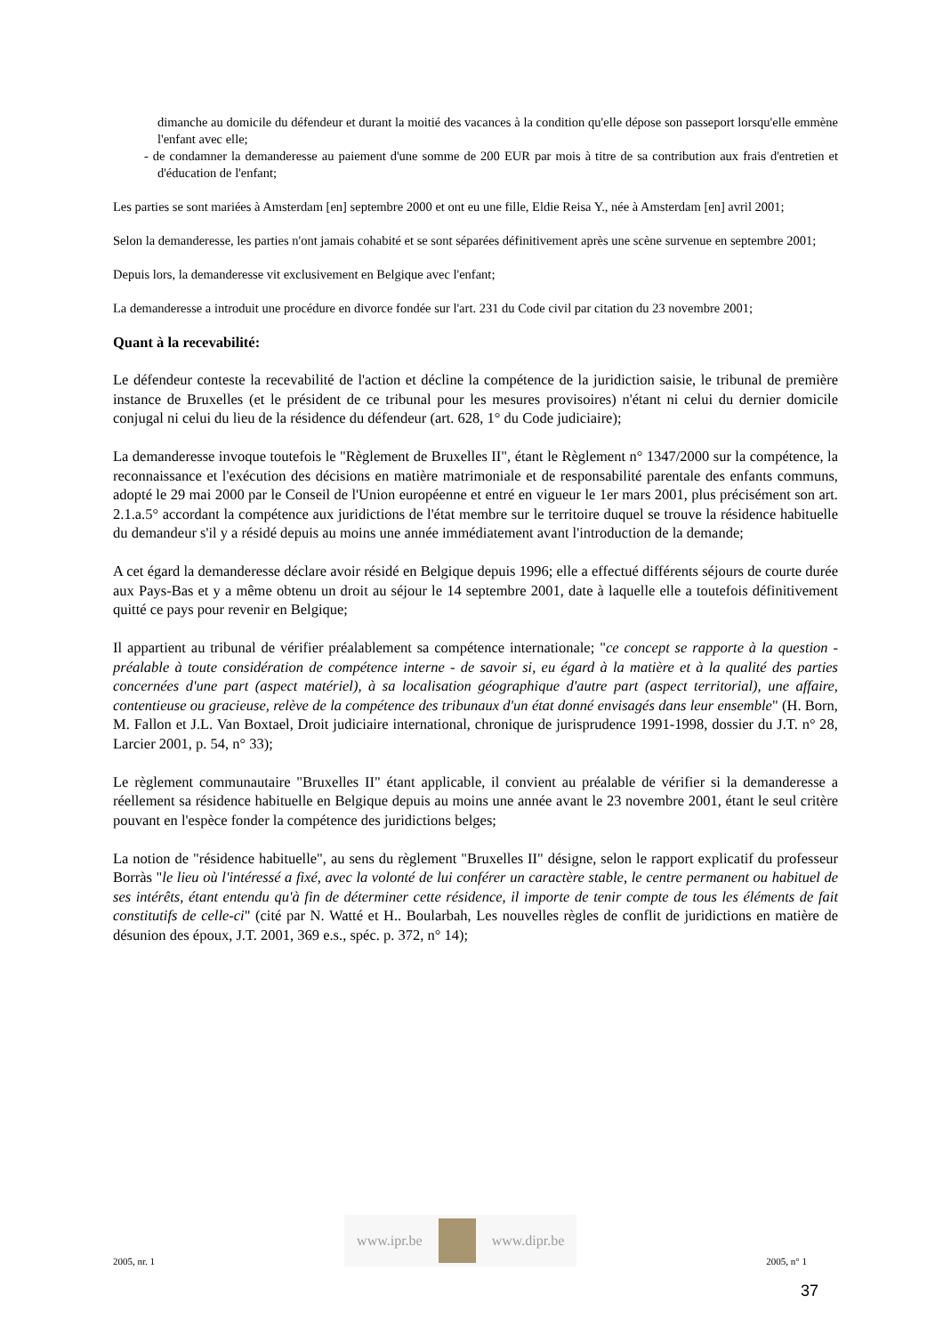dimanche au domicile du défendeur et durant la moitié des vacances à la condition qu'elle dépose son passeport lorsqu'elle emmène l'enfant avec elle;
- de condamner la demanderesse au paiement d'une somme de 200 EUR par mois à titre de sa contribution aux frais d'entretien et d'éducation de l'enfant;
Les parties se sont mariées à Amsterdam [en] septembre 2000 et ont eu une fille, Eldie Reisa Y., née à Amsterdam [en] avril 2001;
Selon la demanderesse, les parties n'ont jamais cohabité et se sont séparées définitivement après une scène survenue en septembre 2001;
Depuis lors, la demanderesse vit exclusivement en Belgique avec l'enfant;
La demanderesse a introduit une procédure en divorce fondée sur l'art. 231 du Code civil par citation du 23 novembre 2001;
Quant à la recevabilité:
Le défendeur conteste la recevabilité de l'action et décline la compétence de la juridiction saisie, le tribunal de première instance de Bruxelles (et le président de ce tribunal pour les mesures provisoires) n'étant ni celui du dernier domicile conjugal ni celui du lieu de la résidence du défendeur (art. 628, 1° du Code judiciaire);
La demanderesse invoque toutefois le "Règlement de Bruxelles II", étant le Règlement n° 1347/2000 sur la compétence, la reconnaissance et l'exécution des décisions en matière matrimoniale et de responsabilité parentale des enfants communs, adopté le 29 mai 2000 par le Conseil de l'Union européenne et entré en vigueur le 1er mars 2001, plus précisément son art. 2.1.a.5° accordant la compétence aux juridictions de l'état membre sur le territoire duquel se trouve la résidence habituelle du demandeur s'il y a résidé depuis au moins une année immédiatement avant l'introduction de la demande;
A cet égard la demanderesse déclare avoir résidé en Belgique depuis 1996; elle a effectué différents séjours de courte durée aux Pays-Bas et y a même obtenu un droit au séjour le 14 septembre 2001, date à laquelle elle a toutefois définitivement quitté ce pays pour revenir en Belgique;
Il appartient au tribunal de vérifier préalablement sa compétence internationale; "ce concept se rapporte à la question - préalable à toute considération de compétence interne - de savoir si, eu égard à la matière et à la qualité des parties concernées d'une part (aspect matériel), à sa localisation géographique d'autre part (aspect territorial), une affaire, contentieuse ou gracieuse, relève de la compétence des tribunaux d'un état donné envisagés dans leur ensemble" (H. Born, M. Fallon et J.L. Van Boxtael, Droit judiciaire international, chronique de jurisprudence 1991-1998, dossier du J.T. n° 28, Larcier 2001, p. 54, n° 33);
Le règlement communautaire "Bruxelles II" étant applicable, il convient au préalable de vérifier si la demanderesse a réellement sa résidence habituelle en Belgique depuis au moins une année avant le 23 novembre 2001, étant le seul critère pouvant en l'espèce fonder la compétence des juridictions belges;
La notion de "résidence habituelle", au sens du règlement "Bruxelles II" désigne, selon le rapport explicatif du professeur Borràs "le lieu où l'intéressé a fixé, avec la volonté de lui conférer un caractère stable, le centre permanent ou habituel de ses intérêts, étant entendu qu'à fin de déterminer cette résidence, il importe de tenir compte de tous les éléments de fait constitutifs de celle-ci" (cité par N. Watté et H.. Boularbah, Les nouvelles règles de conflit de juridictions en matière de désunion des époux, J.T. 2001, 369 e.s., spéc. p. 372, n° 14);
2005, nr. 1
www.ipr.be www.dipr.be
2005, n° 1
37